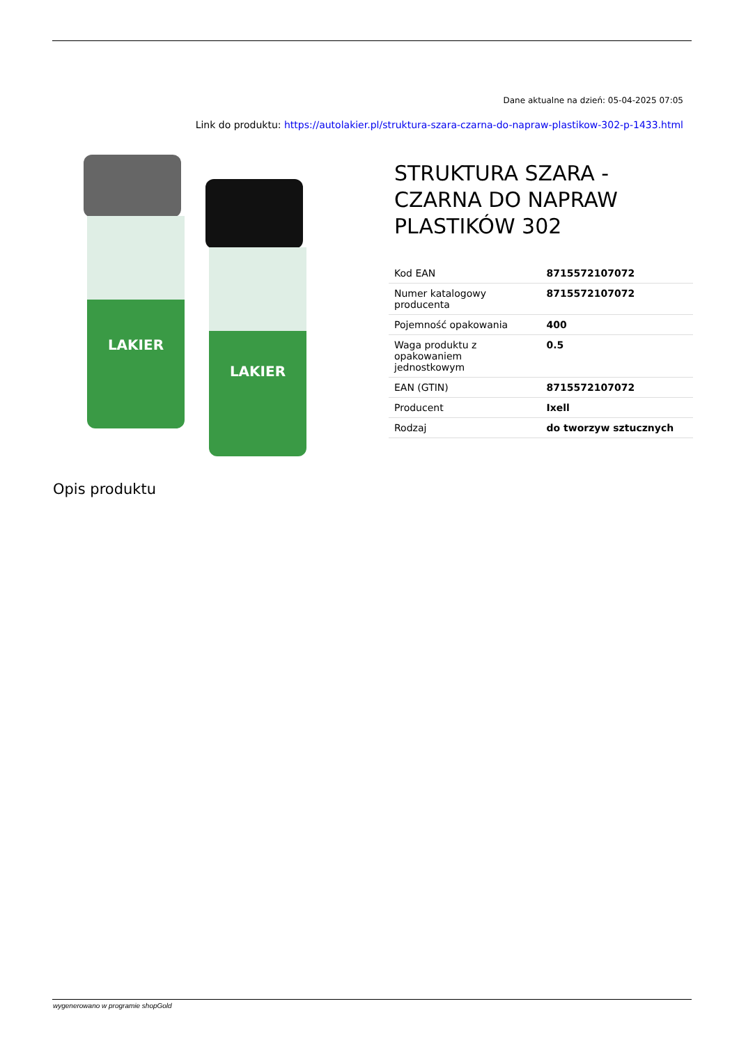Dane aktualne na dzień: 05-04-2025 07:05
Link do produktu: https://autolakier.pl/struktura-szara-czarna-do-napraw-plastikow-302-p-1433.html
LAKIER
LAKIER
STRUKTURA SZARA - CZARNA DO NAPRAW PLASTIKÓW 302
| Kod EAN | 8715572107072 |
| Numer katalogowy producenta | 8715572107072 |
| Pojemność opakowania | 400 |
| Waga produktu z opakowaniem jednostkowym | 0.5 |
| EAN (GTIN) | 8715572107072 |
| Producent | Ixell |
| Rodzaj | do tworzyw sztucznych |
Opis produktu
wygenerowano w programie shopGold